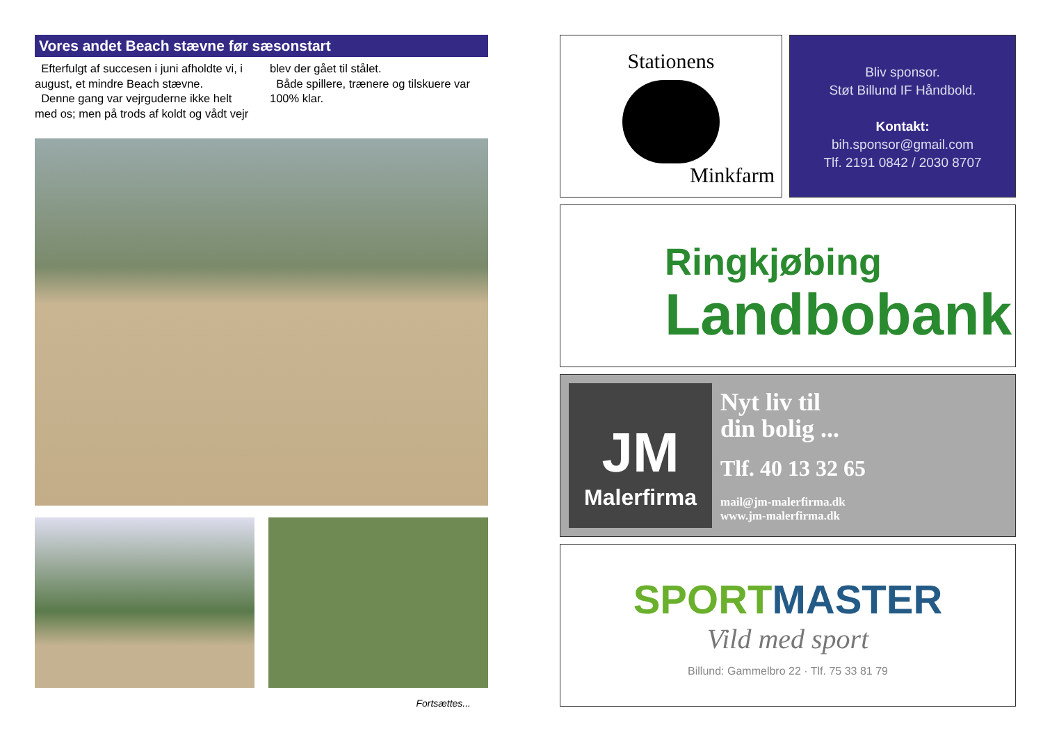Vores andet Beach stævne før sæsonstart
Efterfulgt af succesen i juni afholdte vi, i august, et mindre Beach stævne.
Denne gang var vejrguderne ikke helt med os; men på trods af koldt og vådt vejr blev der gået til stålet.
Både spillere, trænere og tilskuere var 100% klar.
Fortsættes...
Stationens
Minkfarm
Bliv sponsor.
Støt Billund IF Håndbold.
Kontakt:
bih.sponsor@gmail.com
Tlf. 2191 0842 / 2030 8707
Ringkjøbing
Landbobank
JM
Malerfirma
Nyt liv til
din bolig ...
Tlf. 40 13 32 65
mail@jm-malerfirma.dk
www.jm-malerfirma.dk
SPORT MASTER
Vild med sport
Billund: Gammelbro 22 · Tlf. 75 33 81 79